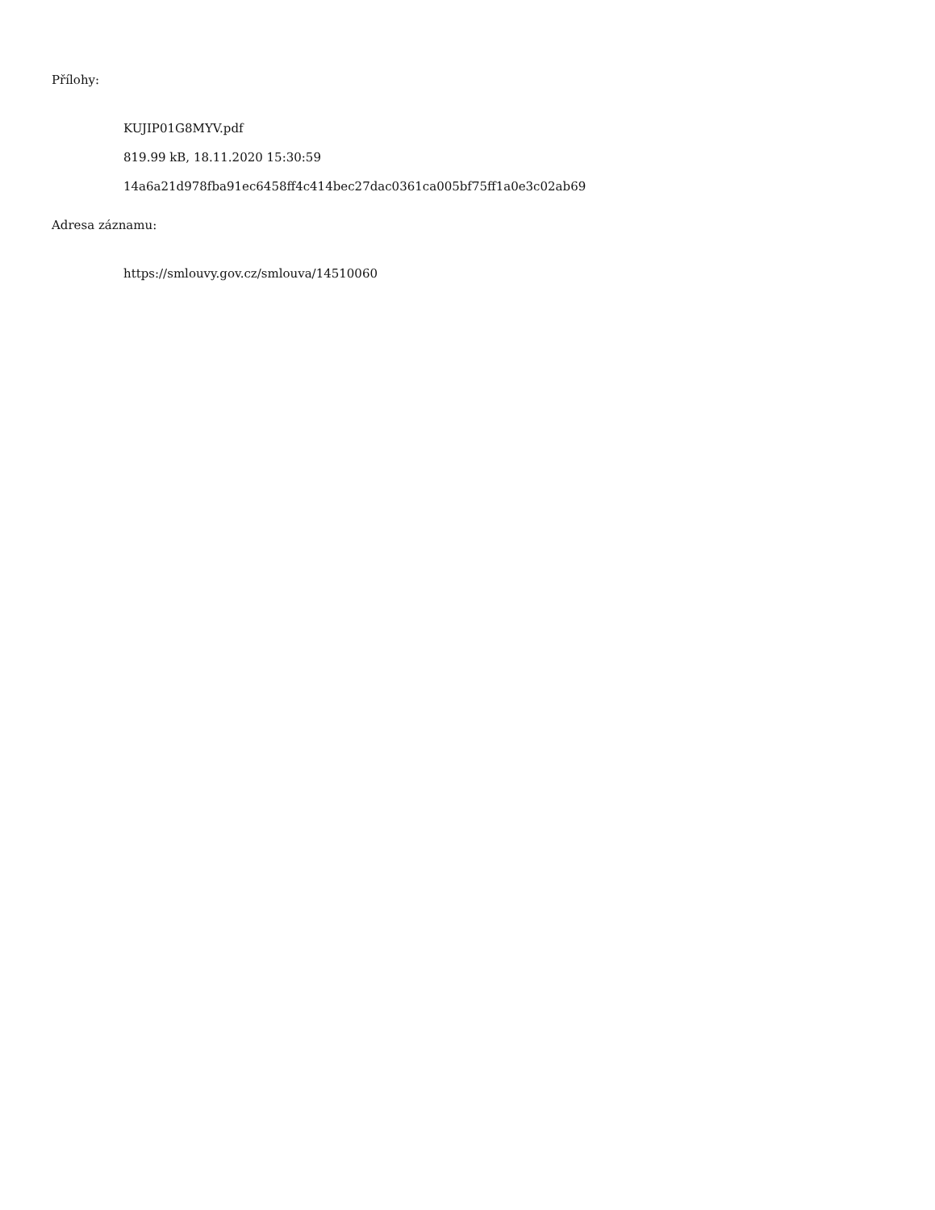Přílohy:
KUJIP01G8MYV.pdf
819.99 kB, 18.11.2020 15:30:59
14a6a21d978fba91ec6458ff4c414bec27dac0361ca005bf75ff1a0e3c02ab69
Adresa záznamu:
https://smlouvy.gov.cz/smlouva/14510060